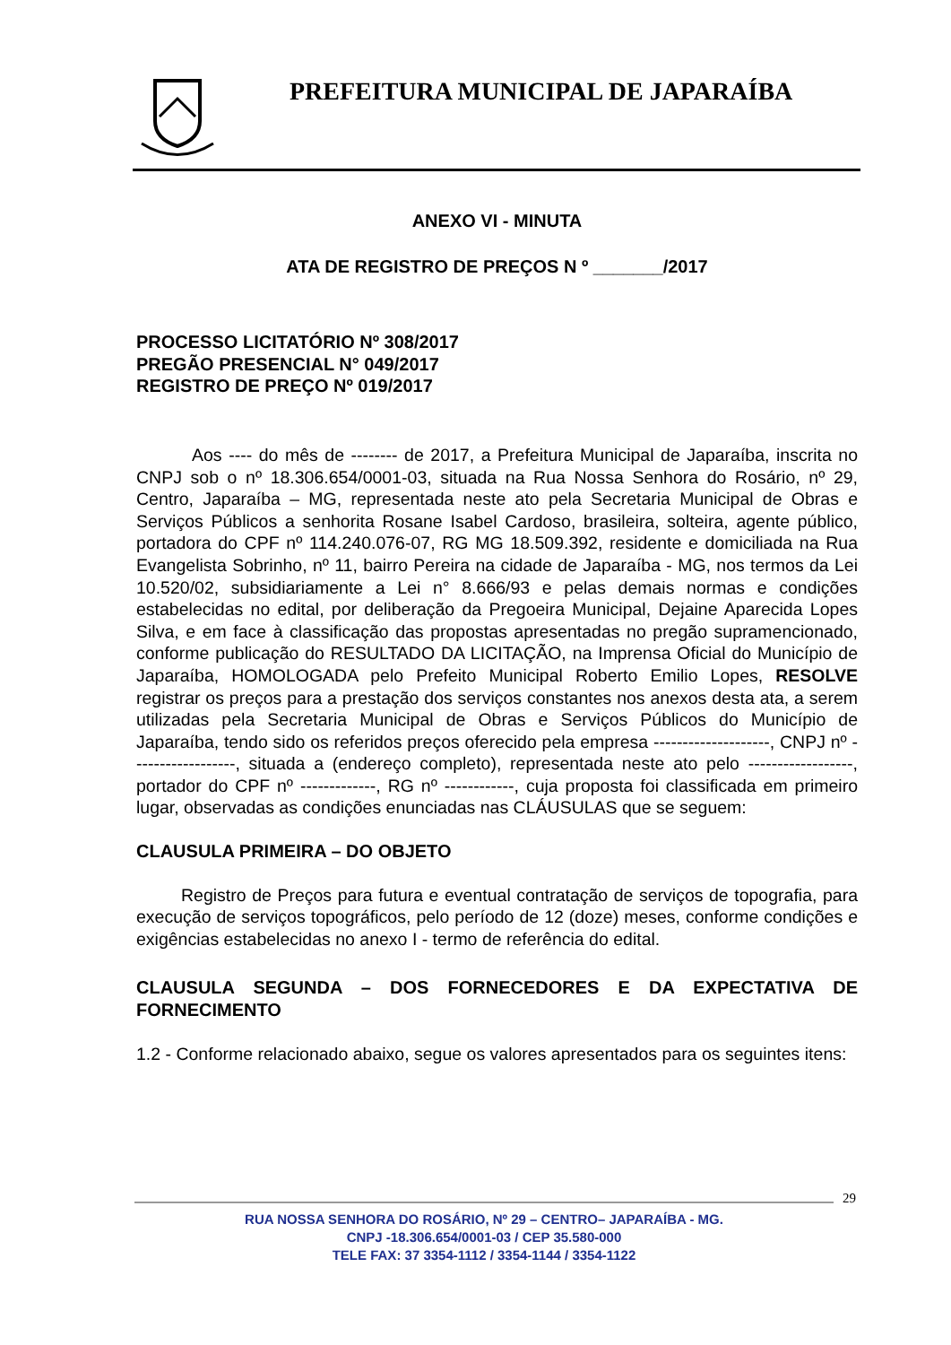PREFEITURA MUNICIPAL DE JAPARAÍBA
ANEXO VI - MINUTA
ATA DE REGISTRO DE PREÇOS N º _______/2017
PROCESSO LICITATÓRIO Nº 308/2017
PREGÃO PRESENCIAL N° 049/2017
REGISTRO DE PREÇO Nº 019/2017
Aos ---- do mês de -------- de 2017, a Prefeitura Municipal de Japaraíba, inscrita no CNPJ sob o nº 18.306.654/0001-03, situada na Rua Nossa Senhora do Rosário, nº 29, Centro, Japaraíba – MG, representada neste ato pela Secretaria Municipal de Obras e Serviços Públicos a senhorita Rosane Isabel Cardoso, brasileira, solteira, agente público, portadora do CPF nº 114.240.076-07, RG MG 18.509.392, residente e domiciliada na Rua Evangelista Sobrinho, nº 11, bairro Pereira na cidade de Japaraíba - MG, nos termos da Lei 10.520/02, subsidiariamente a Lei n° 8.666/93 e pelas demais normas e condições estabelecidas no edital, por deliberação da Pregoeira Municipal, Dejaine Aparecida Lopes Silva, e em face à classificação das propostas apresentadas no pregão supramencionado, conforme publicação do RESULTADO DA LICITAÇÃO, na Imprensa Oficial do Município de Japaraíba, HOMOLOGADA pelo Prefeito Municipal Roberto Emilio Lopes, RESOLVE registrar os preços para a prestação dos serviços constantes nos anexos desta ata, a serem utilizadas pela Secretaria Municipal de Obras e Serviços Públicos do Município de Japaraíba, tendo sido os referidos preços oferecido pela empresa --------------------, CNPJ nº ------------------, situada a (endereço completo), representada neste ato pelo ------------------, portador do CPF nº -------------, RG nº ------------, cuja proposta foi classificada em primeiro lugar, observadas as condições enunciadas nas CLÁUSULAS que se seguem:
CLAUSULA PRIMEIRA – DO OBJETO
Registro de Preços para futura e eventual contratação de serviços de topografia, para execução de serviços topográficos, pelo período de 12 (doze) meses, conforme condições e exigências estabelecidas no anexo I - termo de referência do edital.
CLAUSULA SEGUNDA – DOS FORNECEDORES E DA EXPECTATIVA DE FORNECIMENTO
1.2 - Conforme relacionado abaixo, segue os valores apresentados para os seguintes itens:
29
RUA NOSSA SENHORA DO ROSÁRIO, Nº 29 – CENTRO– JAPARAÍBA - MG.
CNPJ -18.306.654/0001-03 / CEP 35.580-000
TELE FAX: 37 3354-1112 / 3354-1144 / 3354-1122